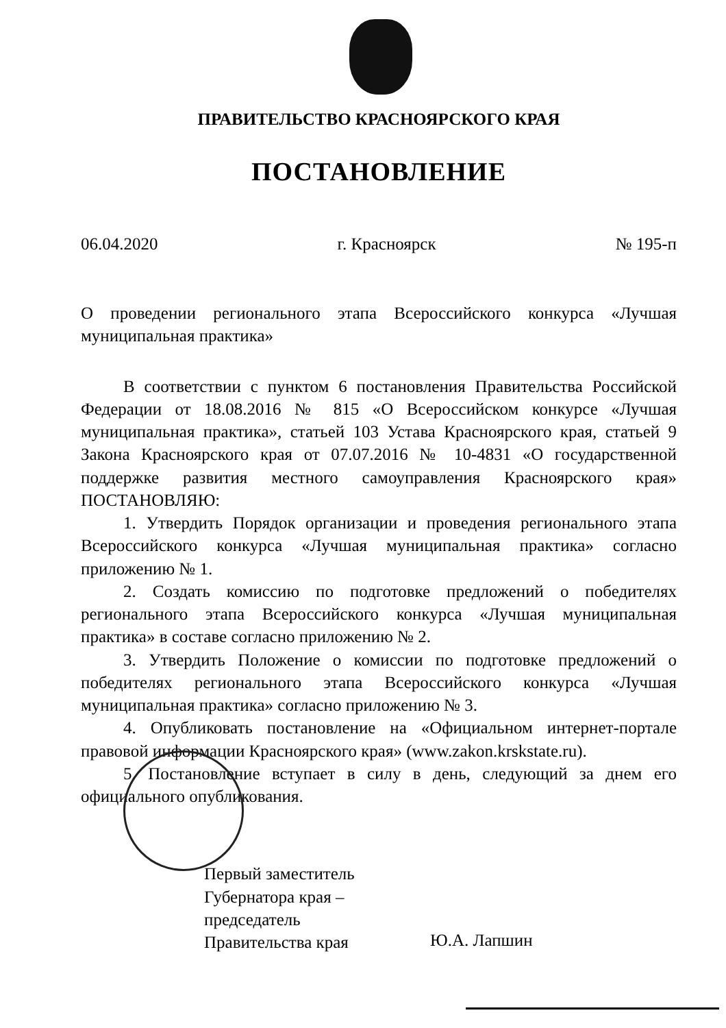ПРАВИТЕЛЬСТВО КРАСНОЯРСКОГО КРАЯ
ПОСТАНОВЛЕНИЕ
06.04.2020 г. Красноярск № 195-п
О проведении регионального этапа Всероссийского конкурса «Лучшая муниципальная практика»
В соответствии с пунктом 6 постановления Правительства Российской Федерации от 18.08.2016 № 815 «О Всероссийском конкурсе «Лучшая муниципальная практика», статьей 103 Устава Красноярского края, статьей 9 Закона Красноярского края от 07.07.2016 № 10-4831 «О государственной поддержке развития местного самоуправления Красноярского края» ПОСТАНОВЛЯЮ:
1. Утвердить Порядок организации и проведения регионального этапа Всероссийского конкурса «Лучшая муниципальная практика» согласно приложению № 1.
2. Создать комиссию по подготовке предложений о победителях регионального этапа Всероссийского конкурса «Лучшая муниципальная практика» в составе согласно приложению № 2.
3. Утвердить Положение о комиссии по подготовке предложений о победителях регионального этапа Всероссийского конкурса «Лучшая муниципальная практика» согласно приложению № 3.
4. Опубликовать постановление на «Официальном интернет-портале правовой информации Красноярского края» (www.zakon.krskstate.ru).
5. Постановление вступает в силу в день, следующий за днем его официального опубликования.
Первый заместитель
Губернатора края –
председатель
Правительства края
Ю.А. Лапшин